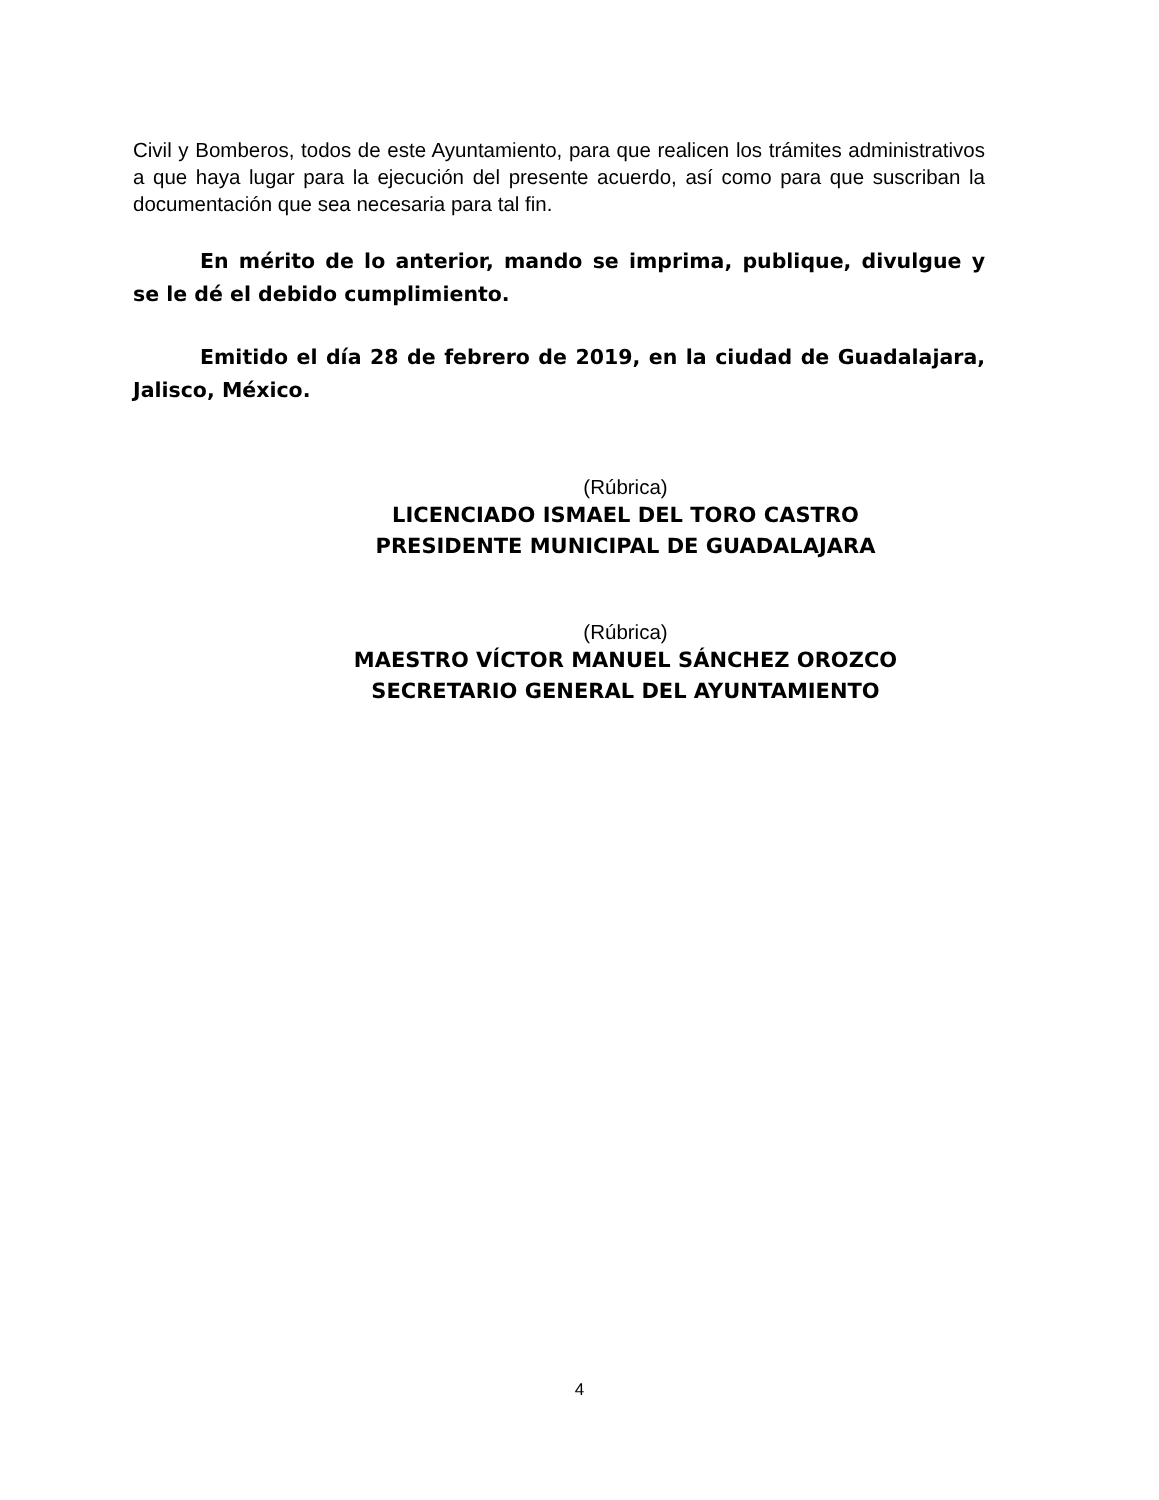Civil y Bomberos, todos de este Ayuntamiento, para que realicen los trámites administrativos a que haya lugar para la ejecución del presente acuerdo, así como para que suscriban la documentación que sea necesaria para tal fin.
En mérito de lo anterior, mando se imprima, publique, divulgue y se le dé el debido cumplimiento.
Emitido el día 28 de febrero de 2019, en la ciudad de Guadalajara, Jalisco, México.
(Rúbrica)
LICENCIADO ISMAEL DEL TORO CASTRO
PRESIDENTE MUNICIPAL DE GUADALAJARA
(Rúbrica)
MAESTRO VÍCTOR MANUEL SÁNCHEZ OROZCO
SECRETARIO GENERAL DEL AYUNTAMIENTO
4